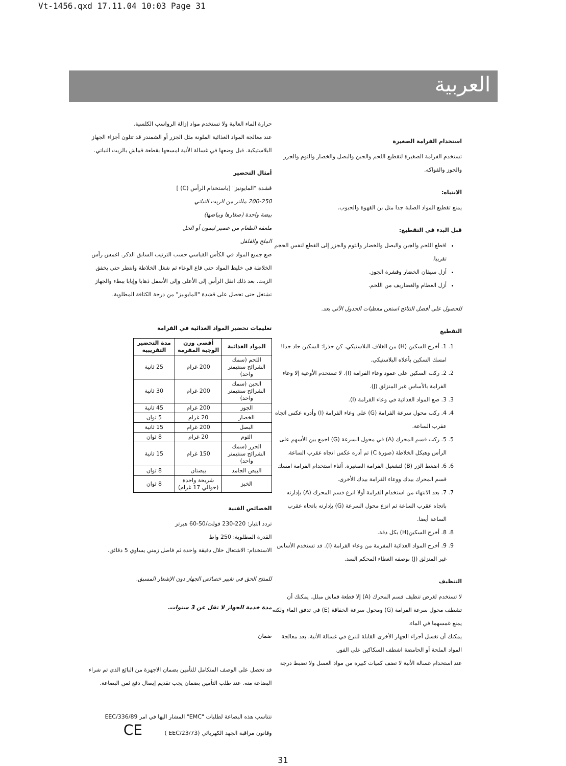Vt-1456.qxd 17.11.04 10:03 Page 31
العربية
حرارة الماء العالية ولا تستخدم مواد إزالة الرواسب الكلسية.
عند معالجة المواد الغذائية الملونة مثل الجزر أو الشمندر قد تتلون أجزاء الجهاز البلاستيكية. قبل وضعها في غسالة الأنية امسحها بقطعة قماش بالزيت النباتي.
أمثال التحضير
قشدة "المايونيز" [باستخدام الرأس (C) ]
200-250 مللتر من الزيت النباتي
بيضة واحدة (صغارها وبياضها)
ملعقة الطعام من عصير ليمون أو الخل
الملح والفلفل
ضع جميع المواد في الكأس القياسي حسب الترتيب السابق الذكر. اغمس رأس الخلاطة في خليط المواد حتى قاع الوعاء ثم شغل الخلاطة وانتظر حتى يخفق الزيت. بعد ذلك انقل الرأس إلى الأعلى وإلى الأسفل ذهابا وإيابا ببطء والجهاز تشتغل حتى تحصل على قشدة "المايونيز" من درجة الكثافة المطلوبة.
تعليمات تحضير المواد الغذائية في الفرامة
| المواد الغذائية | أقصى وزن الوجبة المفرمة | مدة التحضير التقريبية |
| --- | --- | --- |
| اللحم (سمك الشرائح سنتيمتر واحد) | 200 غرام | 25 ثانية |
| الجبن (سمك الشرائح سنتيمتر واحد) | 200 غرام | 30 ثانية |
| الجوز | 200 غرام | 45 ثانية |
| الخضار | 20 غرام | 5 ثوان |
| البصل | 200 غرام | 15 ثانية |
| الثوم | 20 غرام | 8 ثوان |
| الجزر (سمك الشرائح سنتيمتر واحد) | 150 غرام | 15 ثانية |
| البيض الجامد | بيضتان | 8 ثوان |
| الخبز | شريحة واحدة (حوالي 17 غرام) | 8 ثوان |
الخصائص الفنية
تردد التيار: 220-230 فولت/50-60 هيرتز
القدرة المطلوبة: 250 واط
الاستخدام: الاشتغال خلال دقيقة واحدة ثم فاصل زمني يساوي 5 دقائق.
للمنتج الحق في تغيير خصائص الجهاز دون الإشعار المسبق.
مدة خدمة الجهاز لا تقل عن 3 سنوات.
ضمان
قد تحصل على الوصف المتكامل للتأمين بضمان الاجهزة من البائع الذي تم شراء البضاعة منه. عند طلب التأمين بضمان يجب تقديم إيصال دفع ثمن البضاعة.
تتناسب هذه البضاعة لطلبات "EMC" المشار اليها في امر EEC/336/89
وقانون مراقبة الجهد الكهربائي (EEC/23/73 ) CE
استخدام الفرامة الصغيرة
تستخدم الفرامة الصغيرة لتقطيع اللحم والجبن والبصل والخضار والثوم والجزر والجوز والفواكه.
الانتباه:
يمنع تقطيع المواد الصلبة جدا مثل بن القهوة والحبوب.
قبل البدء في التقطيع:
اقطع اللحم والجبن والبصل والخضار والثوم والجزر إلى القطع لنفس الحجم تقريبا.
أزل سيقان الخضار وقشرة الجوز.
أزل العظام والغضاريف من اللحم.
للحصول على أفضل النتائج استعن معطيات الجدول الآتي بعد.
التقطيع
1. 1. أخرج السكين (H) من الغلاف البلاستيكي. كن حذرا: السكين حاد جدا! امسك السكين بأعلاه البلاستيكي.
2. 2. ركب السكين على عمود وعاء الفرامة (I). لا تستخدم الأوعية إلا وعاء الفرامة بالأساس غير المنزلق (J).
3. 3. ضع المواد الغذائية في وعاء الفرامة (I).
4. 4. ركب محول سرعة الفرامة (G) على وعاء الفرامة (I) وأدره عكس اتجاه عقرب الساعة.
5. 5. ركب قسم المحرك (A) في محول السرعة (G) اجمع بين الأسهم على الرأس وهيكل الخلاطة (صورة C) ثم أدره عكس اتجاه عقرب الساعة.
6. 6. اضغط الزر (B) لتشغيل الفرامة الصغيرة. أثناء استخدام الفرامة امسك قسم المحرك بيدك ووعاء الفرامة بيدك الأخرى.
7. 7. بعد الانتهاء من استخدام الفرامة أولا انزع قسم المحرك (A) بإدارته باتجاه عقرب الساعة ثم انزع محول السرعة (G) بإدارته باتجاه عقرب الساعة أيضا.
8. 8. أخرج السكين(H) بكل دقة.
9. 9. أخرج المواد الغذائية المفرمة من وعاء الفرامة (I). قد تستخدم الأساس غير المنزلق (J) بوصفه الغطاء المحكم السد.
التنظيف
لا تستخدم لغرض تنظيف قسم المحرك (A) إلا قطعة قماش مبلل. يمكنك أن تشطف محول سرعة الفرامة (G) ومحول سرعة الخفاقة (E) في تدفق الماء ولكنه يمنع غمسهما في الماء.
يمكنك أن تغسل أجزاء الجهاز الأخرى القابلة للنزع في غسالة الأنية. بعد معالجة المواد الملحة أو الحامضة اشطف السكاكين على الفور.
عند استخدام غسالة الأنية لا تضف كميات كبيرة من مواد الغسل ولا تضبط درجة
31